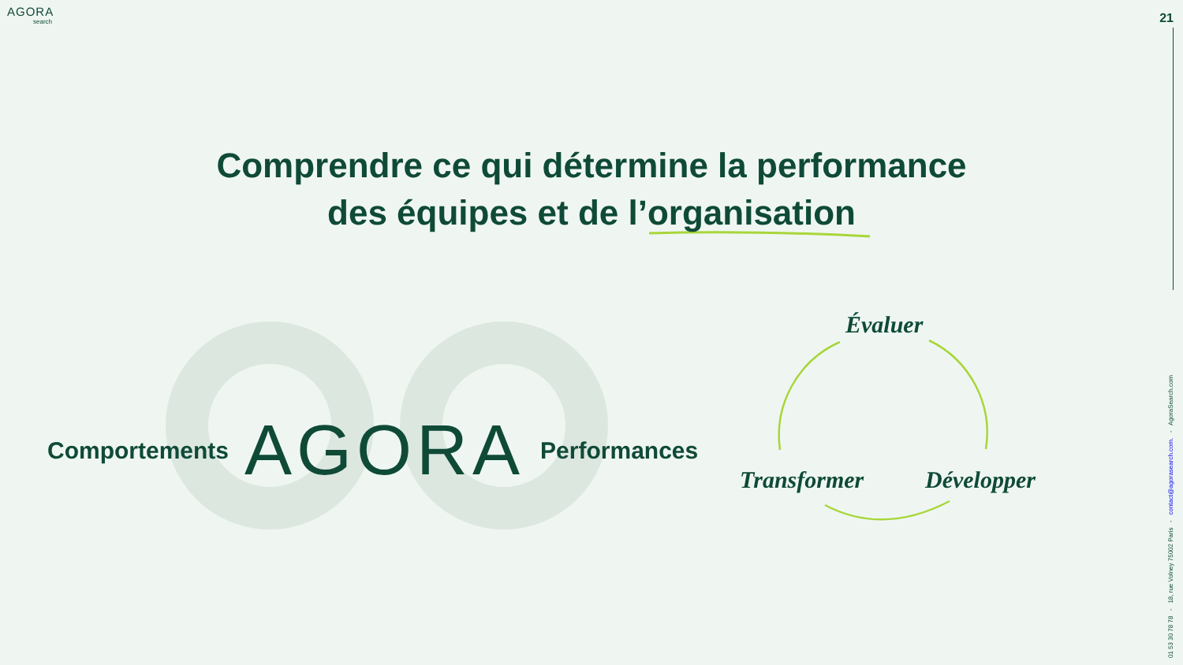AGORA
search
21
01 53 30 78 78 - 18, rue Volney 75002 Paris - contact@agorasearch.com. - AgoraSearch.com
Comprendre ce qui détermine la performance
des équipes et de l’organisation
Comportements AGORA Performances
Évaluer
Transformer Développer